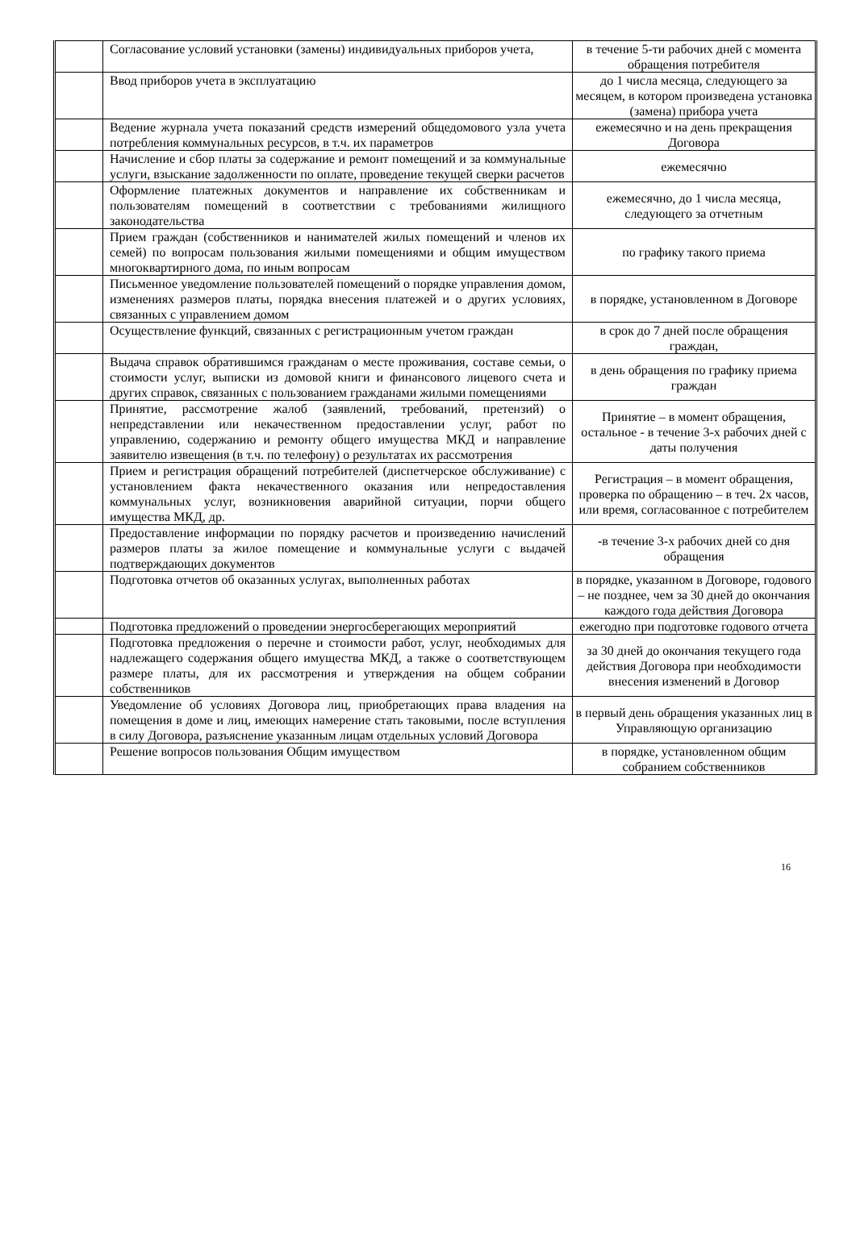| | Согласование условий установки (замены) индивидуальных приборов учета, | в течение 5-ти рабочих дней с момента обращения потребителя |
| | Ввод приборов учета в эксплуатацию | до 1 числа месяца, следующего за месяцем, в котором произведена установка (замена) прибора учета |
| | Ведение журнала учета показаний средств измерений общедомового узла учета потребления коммунальных ресурсов, в т.ч. их параметров | ежемесячно и на день прекращения Договора |
| | Начисление и сбор платы за содержание и ремонт помещений и за коммунальные услуги, взыскание задолженности по оплате, проведение текущей сверки расчетов | ежемесячно |
| | Оформление платежных документов и направление их собственникам и пользователям помещений в соответствии с требованиями жилищного законодательства | ежемесячно, до 1 числа месяца, следующего за отчетным |
| | Прием граждан (собственников и нанимателей жилых помещений и членов их семей) по вопросам пользования жилыми помещениями и общим имуществом многоквартирного дома, по иным вопросам | по графику такого приема |
| | Письменное уведомление пользователей помещений о порядке управления домом, изменениях размеров платы, порядка внесения платежей и о других условиях, связанных с управлением домом | в порядке, установленном в Договоре |
| | Осуществление функций, связанных с регистрационным учетом граждан | в срок до 7 дней после обращения граждан, |
| | Выдача справок обратившимся гражданам о месте проживания, составе семьи, о стоимости услуг, выписки из домовой книги и финансового лицевого счета и других справок, связанных с пользованием гражданами жилыми помещениями | в день обращения по графику приема граждан |
| | Принятие, рассмотрение жалоб (заявлений, требований, претензий) о непредставлении или некачественном предоставлении услуг, работ по управлению, содержанию и ремонту общего имущества МКД и направление заявителю извещения (в т.ч. по телефону) о результатах их рассмотрения | Принятие – в момент обращения, остальное - в течение 3-х рабочих дней с даты получения |
| | Прием и регистрация обращений потребителей (диспетчерское обслуживание) с установлением факта некачественного оказания или непредоставления коммунальных услуг, возникновения аварийной ситуации, порчи общего имущества МКД, др. | Регистрация – в момент обращения, проверка по обращению – в теч. 2х часов, или время, согласованное с потребителем |
| | Предоставление информации по порядку расчетов и произведению начислений размеров платы за жилое помещение и коммунальные услуги с выдачей подтверждающих документов | -в течение 3-х рабочих дней со дня обращения |
| | Подготовка отчетов об оказанных услугах, выполненных работах | в порядке, указанном в Договоре, годового – не позднее, чем за 30 дней до окончания каждого года действия Договора |
| | Подготовка предложений о проведении энергосберегающих мероприятий | ежегодно при подготовке годового отчета |
| | Подготовка предложения о перечне и стоимости работ, услуг, необходимых для надлежащего содержания общего имущества МКД, а также о соответствующем размере платы, для их рассмотрения и утверждения на общем собрании собственников | за 30 дней до окончания текущего года действия Договора при необходимости внесения изменений в Договор |
| | Уведомление об условиях Договора лиц, приобретающих права владения на помещения в доме и лиц, имеющих намерение стать таковыми, после вступления в силу Договора, разъяснение указанным лицам отдельных условий Договора | в первый день обращения указанных лиц в Управляющую организацию |
| | Решение вопросов пользования Общим имуществом | в порядке, установленном общим собранием собственников |
16